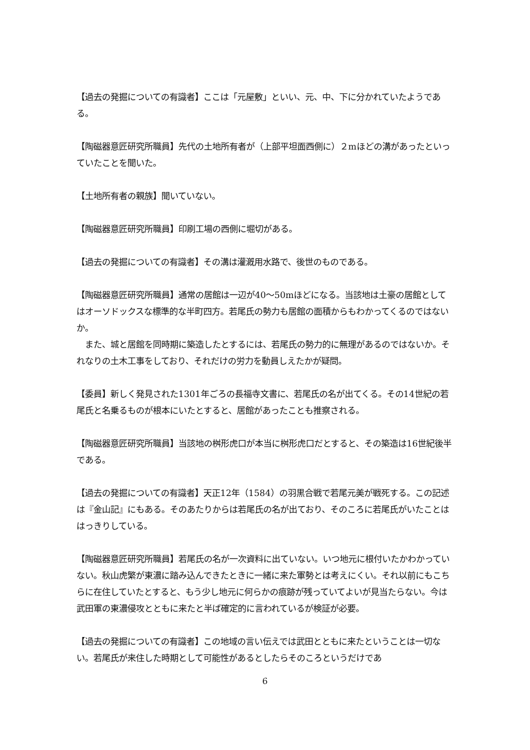【過去の発掘についての有識者】ここは「元屋敷」といい、元、中、下に分かれていたようである。
【陶磁器意匠研究所職員】先代の土地所有者が（上部平坦面西側に）２mほどの溝があったといっていたことを聞いた。
【土地所有者の親族】聞いていない。
【陶磁器意匠研究所職員】印刷工場の西側に堀切がある。
【過去の発掘についての有識者】その溝は灌漑用水路で、後世のものである。
【陶磁器意匠研究所職員】通常の居館は一辺が40～50mほどになる。当該地は土豪の居館としてはオーソドックスな標準的な半町四方。若尾氏の勢力も居館の面積からもわかってくるのではないか。
　また、城と居館を同時期に築造したとするには、若尾氏の勢力的に無理があるのではないか。それなりの土木工事をしており、それだけの労力を動員しえたかが疑問。
【委員】新しく発見された1301年ごろの長福寺文書に、若尾氏の名が出てくる。その14世紀の若尾氏と名乗るものが根本にいたとすると、居館があったことも推察される。
【陶磁器意匠研究所職員】当該地の桝形虎口が本当に桝形虎口だとすると、その築造は16世紀後半である。
【過去の発掘についての有識者】天正12年（1584）の羽黒合戦で若尾元美が戦死する。この記述は『金山記』にもある。そのあたりからは若尾氏の名が出ており、そのころに若尾氏がいたことははっきりしている。
【陶磁器意匠研究所職員】若尾氏の名が一次資料に出ていない。いつ地元に根付いたかわかっていない。秋山虎繁が東濃に踏み込んできたときに一緒に来た軍勢とは考えにくい。それ以前にもこちらに在住していたとすると、もう少し地元に何らかの痕跡が残っていてよいが見当たらない。今は武田軍の東濃侵攻とともに来たと半ば確定的に言われているが検証が必要。
【過去の発掘についての有識者】この地域の言い伝えでは武田とともに来たということは一切ない。若尾氏が来住した時期として可能性があるとしたらそのころというだけであ
6